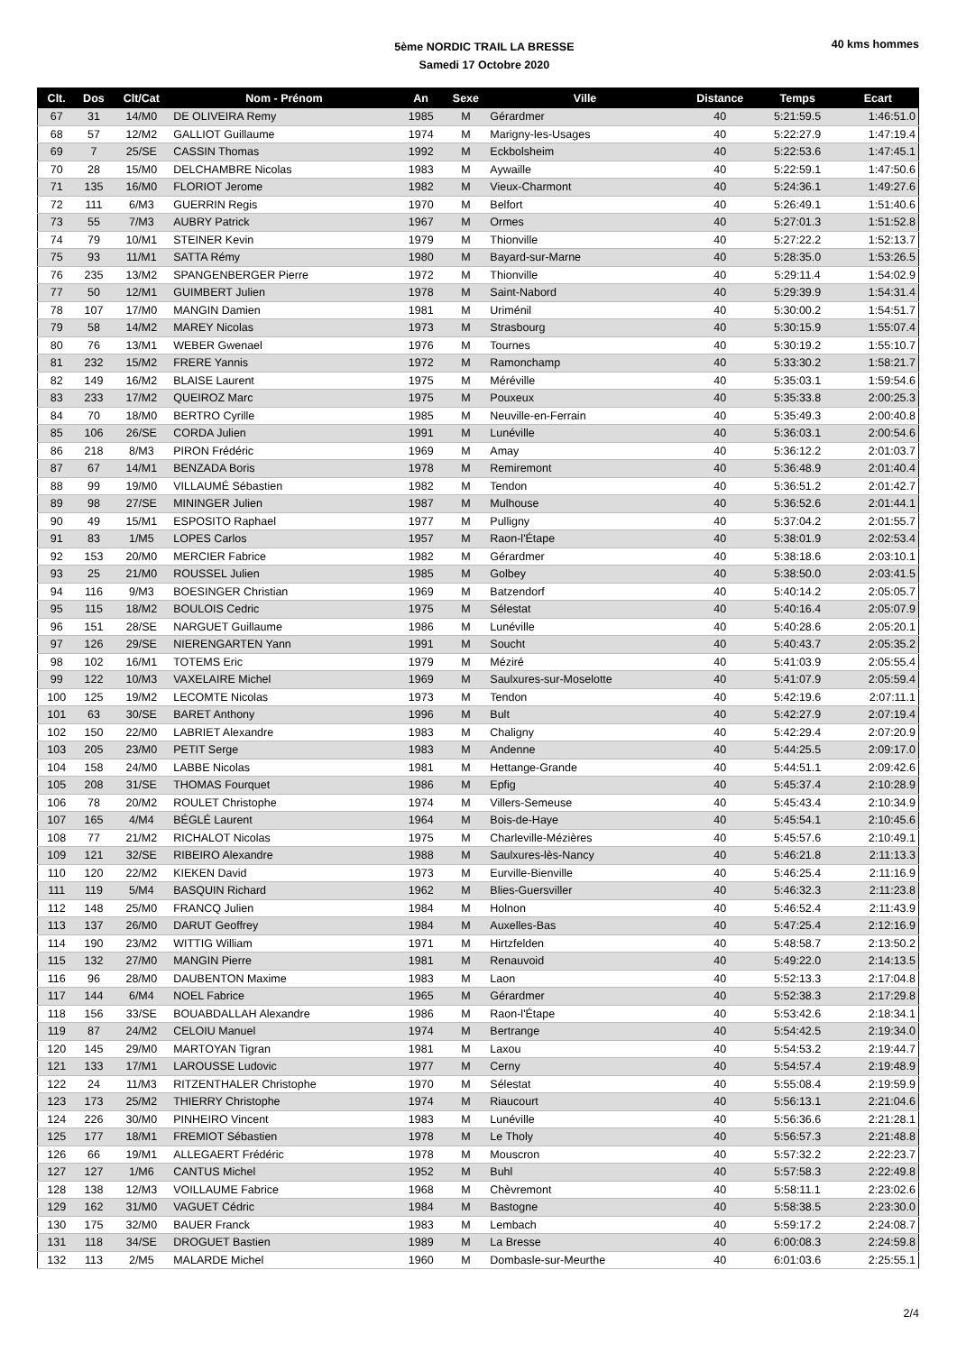5ème NORDIC TRAIL LA BRESSE
Samedi 17 Octobre 2020
40 kms hommes
| Clt. | Dos | Clt/Cat | Nom - Prénom | An | Sexe | Ville | Distance | Temps | Ecart |
| --- | --- | --- | --- | --- | --- | --- | --- | --- | --- |
| 67 | 31 | 14/M0 | DE OLIVEIRA Remy | 1985 | M | Gérardmer | 40 | 5:21:59.5 | 1:46:51.0 |
| 68 | 57 | 12/M2 | GALLIOT Guillaume | 1974 | M | Marigny-les-Usages | 40 | 5:22:27.9 | 1:47:19.4 |
| 69 | 7 | 25/SE | CASSIN Thomas | 1992 | M | Eckbolsheim | 40 | 5:22:53.6 | 1:47:45.1 |
| 70 | 28 | 15/M0 | DELCHAMBRE Nicolas | 1983 | M | Aywaille | 40 | 5:22:59.1 | 1:47:50.6 |
| 71 | 135 | 16/M0 | FLORIOT Jerome | 1982 | M | Vieux-Charmont | 40 | 5:24:36.1 | 1:49:27.6 |
| 72 | 111 | 6/M3 | GUERRIN Regis | 1970 | M | Belfort | 40 | 5:26:49.1 | 1:51:40.6 |
| 73 | 55 | 7/M3 | AUBRY Patrick | 1967 | M | Ormes | 40 | 5:27:01.3 | 1:51:52.8 |
| 74 | 79 | 10/M1 | STEINER Kevin | 1979 | M | Thionville | 40 | 5:27:22.2 | 1:52:13.7 |
| 75 | 93 | 11/M1 | SATTA Rémy | 1980 | M | Bayard-sur-Marne | 40 | 5:28:35.0 | 1:53:26.5 |
| 76 | 235 | 13/M2 | SPANGENBERGER Pierre | 1972 | M | Thionville | 40 | 5:29:11.4 | 1:54:02.9 |
| 77 | 50 | 12/M1 | GUIMBERT Julien | 1978 | M | Saint-Nabord | 40 | 5:29:39.9 | 1:54:31.4 |
| 78 | 107 | 17/M0 | MANGIN Damien | 1981 | M | Uriménil | 40 | 5:30:00.2 | 1:54:51.7 |
| 79 | 58 | 14/M2 | MAREY Nicolas | 1973 | M | Strasbourg | 40 | 5:30:15.9 | 1:55:07.4 |
| 80 | 76 | 13/M1 | WEBER Gwenael | 1976 | M | Tournes | 40 | 5:30:19.2 | 1:55:10.7 |
| 81 | 232 | 15/M2 | FRERE Yannis | 1972 | M | Ramonchamp | 40 | 5:33:30.2 | 1:58:21.7 |
| 82 | 149 | 16/M2 | BLAISE Laurent | 1975 | M | Méréville | 40 | 5:35:03.1 | 1:59:54.6 |
| 83 | 233 | 17/M2 | QUEIROZ Marc | 1975 | M | Pouxeux | 40 | 5:35:33.8 | 2:00:25.3 |
| 84 | 70 | 18/M0 | BERTRO Cyrille | 1985 | M | Neuville-en-Ferrain | 40 | 5:35:49.3 | 2:00:40.8 |
| 85 | 106 | 26/SE | CORDA Julien | 1991 | M | Lunéville | 40 | 5:36:03.1 | 2:00:54.6 |
| 86 | 218 | 8/M3 | PIRON Frédéric | 1969 | M | Amay | 40 | 5:36:12.2 | 2:01:03.7 |
| 87 | 67 | 14/M1 | BENZADA Boris | 1978 | M | Remiremont | 40 | 5:36:48.9 | 2:01:40.4 |
| 88 | 99 | 19/M0 | VILLAUMÉ Sébastien | 1982 | M | Tendon | 40 | 5:36:51.2 | 2:01:42.7 |
| 89 | 98 | 27/SE | MININGER Julien | 1987 | M | Mulhouse | 40 | 5:36:52.6 | 2:01:44.1 |
| 90 | 49 | 15/M1 | ESPOSITO Raphael | 1977 | M | Pulligny | 40 | 5:37:04.2 | 2:01:55.7 |
| 91 | 83 | 1/M5 | LOPES Carlos | 1957 | M | Raon-l'Étape | 40 | 5:38:01.9 | 2:02:53.4 |
| 92 | 153 | 20/M0 | MERCIER Fabrice | 1982 | M | Gérardmer | 40 | 5:38:18.6 | 2:03:10.1 |
| 93 | 25 | 21/M0 | ROUSSEL Julien | 1985 | M | Golbey | 40 | 5:38:50.0 | 2:03:41.5 |
| 94 | 116 | 9/M3 | BOESINGER Christian | 1969 | M | Batzendorf | 40 | 5:40:14.2 | 2:05:05.7 |
| 95 | 115 | 18/M2 | BOULOIS Cedric | 1975 | M | Sélestat | 40 | 5:40:16.4 | 2:05:07.9 |
| 96 | 151 | 28/SE | NARGUET Guillaume | 1986 | M | Lunéville | 40 | 5:40:28.6 | 2:05:20.1 |
| 97 | 126 | 29/SE | NIERENGARTEN Yann | 1991 | M | Soucht | 40 | 5:40:43.7 | 2:05:35.2 |
| 98 | 102 | 16/M1 | TOTEMS Eric | 1979 | M | Méziré | 40 | 5:41:03.9 | 2:05:55.4 |
| 99 | 122 | 10/M3 | VAXELAIRE Michel | 1969 | M | Saulxures-sur-Moselotte | 40 | 5:41:07.9 | 2:05:59.4 |
| 100 | 125 | 19/M2 | LECOMTE Nicolas | 1973 | M | Tendon | 40 | 5:42:19.6 | 2:07:11.1 |
| 101 | 63 | 30/SE | BARET Anthony | 1996 | M | Bult | 40 | 5:42:27.9 | 2:07:19.4 |
| 102 | 150 | 22/M0 | LABRIET Alexandre | 1983 | M | Chaligny | 40 | 5:42:29.4 | 2:07:20.9 |
| 103 | 205 | 23/M0 | PETIT Serge | 1983 | M | Andenne | 40 | 5:44:25.5 | 2:09:17.0 |
| 104 | 158 | 24/M0 | LABBE Nicolas | 1981 | M | Hettange-Grande | 40 | 5:44:51.1 | 2:09:42.6 |
| 105 | 208 | 31/SE | THOMAS Fourquet | 1986 | M | Epfig | 40 | 5:45:37.4 | 2:10:28.9 |
| 106 | 78 | 20/M2 | ROULET Christophe | 1974 | M | Villers-Semeuse | 40 | 5:45:43.4 | 2:10:34.9 |
| 107 | 165 | 4/M4 | BÉGLÉ Laurent | 1964 | M | Bois-de-Haye | 40 | 5:45:54.1 | 2:10:45.6 |
| 108 | 77 | 21/M2 | RICHALOT Nicolas | 1975 | M | Charleville-Mézières | 40 | 5:45:57.6 | 2:10:49.1 |
| 109 | 121 | 32/SE | RIBEIRO Alexandre | 1988 | M | Saulxures-lès-Nancy | 40 | 5:46:21.8 | 2:11:13.3 |
| 110 | 120 | 22/M2 | KIEKEN David | 1973 | M | Eurville-Bienville | 40 | 5:46:25.4 | 2:11:16.9 |
| 111 | 119 | 5/M4 | BASQUIN Richard | 1962 | M | Blies-Guersviller | 40 | 5:46:32.3 | 2:11:23.8 |
| 112 | 148 | 25/M0 | FRANCQ Julien | 1984 | M | Holnon | 40 | 5:46:52.4 | 2:11:43.9 |
| 113 | 137 | 26/M0 | DARUT Geoffrey | 1984 | M | Auxelles-Bas | 40 | 5:47:25.4 | 2:12:16.9 |
| 114 | 190 | 23/M2 | WITTIG William | 1971 | M | Hirtzfelden | 40 | 5:48:58.7 | 2:13:50.2 |
| 115 | 132 | 27/M0 | MANGIN Pierre | 1981 | M | Renauvoid | 40 | 5:49:22.0 | 2:14:13.5 |
| 116 | 96 | 28/M0 | DAUBENTON Maxime | 1983 | M | Laon | 40 | 5:52:13.3 | 2:17:04.8 |
| 117 | 144 | 6/M4 | NOEL Fabrice | 1965 | M | Gérardmer | 40 | 5:52:38.3 | 2:17:29.8 |
| 118 | 156 | 33/SE | BOUABDALLAH Alexandre | 1986 | M | Raon-l'Étape | 40 | 5:53:42.6 | 2:18:34.1 |
| 119 | 87 | 24/M2 | CELOIU Manuel | 1974 | M | Bertrange | 40 | 5:54:42.5 | 2:19:34.0 |
| 120 | 145 | 29/M0 | MARTOYAN Tigran | 1981 | M | Laxou | 40 | 5:54:53.2 | 2:19:44.7 |
| 121 | 133 | 17/M1 | LAROUSSE Ludovic | 1977 | M | Cerny | 40 | 5:54:57.4 | 2:19:48.9 |
| 122 | 24 | 11/M3 | RITZENTHALER Christophe | 1970 | M | Sélestat | 40 | 5:55:08.4 | 2:19:59.9 |
| 123 | 173 | 25/M2 | THIERRY Christophe | 1974 | M | Riaucourt | 40 | 5:56:13.1 | 2:21:04.6 |
| 124 | 226 | 30/M0 | PINHEIRO Vincent | 1983 | M | Lunéville | 40 | 5:56:36.6 | 2:21:28.1 |
| 125 | 177 | 18/M1 | FREMIOT Sébastien | 1978 | M | Le Tholy | 40 | 5:56:57.3 | 2:21:48.8 |
| 126 | 66 | 19/M1 | ALLEGAERT Frédéric | 1978 | M | Mouscron | 40 | 5:57:32.2 | 2:22:23.7 |
| 127 | 127 | 1/M6 | CANTUS Michel | 1952 | M | Buhl | 40 | 5:57:58.3 | 2:22:49.8 |
| 128 | 138 | 12/M3 | VOILLAUME Fabrice | 1968 | M | Chèvremont | 40 | 5:58:11.1 | 2:23:02.6 |
| 129 | 162 | 31/M0 | VAGUET Cédric | 1984 | M | Bastogne | 40 | 5:58:38.5 | 2:23:30.0 |
| 130 | 175 | 32/M0 | BAUER Franck | 1983 | M | Lembach | 40 | 5:59:17.2 | 2:24:08.7 |
| 131 | 118 | 34/SE | DROGUET Bastien | 1989 | M | La Bresse | 40 | 6:00:08.3 | 2:24:59.8 |
| 132 | 113 | 2/M5 | MALARDE Michel | 1960 | M | Dombasle-sur-Meurthe | 40 | 6:01:03.6 | 2:25:55.1 |
2/4